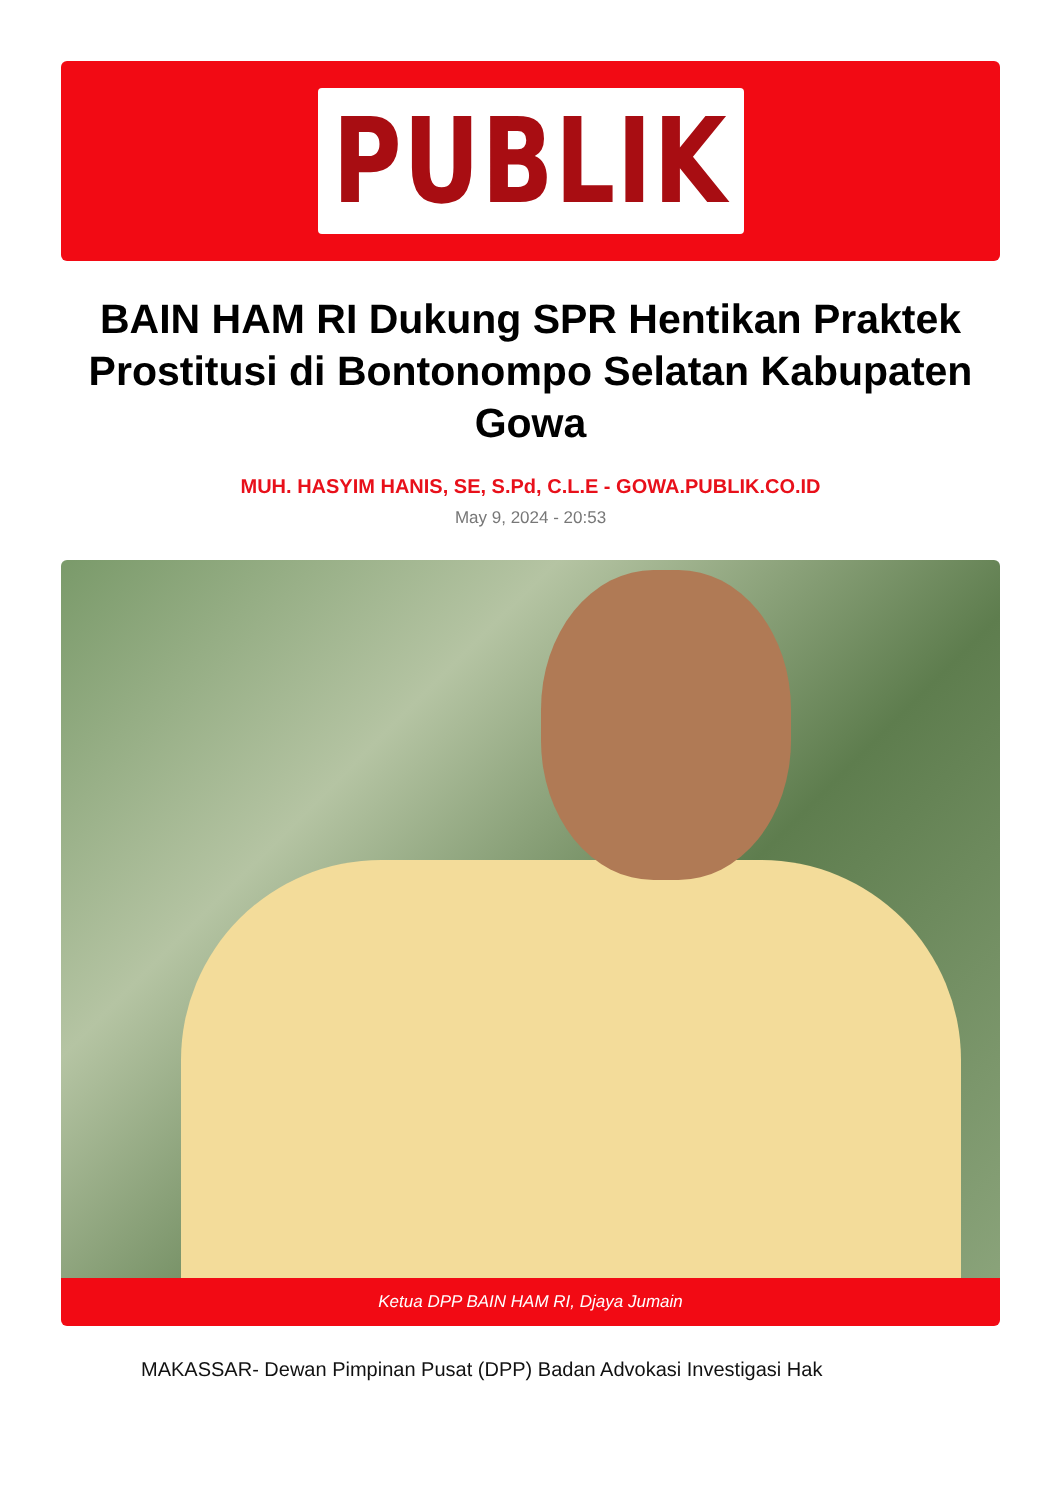PUBLIK
BAIN HAM RI Dukung SPR Hentikan Praktek Prostitusi di Bontonompo Selatan Kabupaten Gowa
MUH. HASYIM HANIS, SE, S.Pd, C.L.E - GOWA.PUBLIK.CO.ID
May 9, 2024 - 20:53
Ketua DPP BAIN HAM RI, Djaya Jumain
MAKASSAR- Dewan Pimpinan Pusat (DPP) Badan Advokasi Investigasi Hak